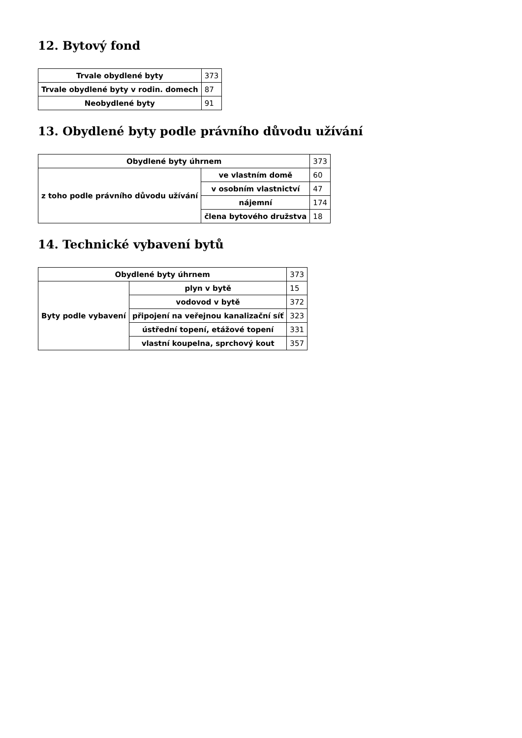12. Bytový fond
| Trvale obydlené byty | 373 |
| Trvale obydlené byty v rodin. domech | 87 |
| Neobydlené byty | 91 |
13. Obydlené byty podle právního důvodu užívání
| Obydlené byty úhrnem | | 373 |
| z toho podle právního důvodu užívání | ve vlastním domě | 60 |
| | v osobním vlastnictví | 47 |
| | nájemní | 174 |
| | člena bytového družstva | 18 |
14. Technické vybavení bytů
| Obydlené byty úhrnem | | 373 |
| Byty podle vybavení | plyn v bytě | 15 |
| | vodovod v bytě | 372 |
| | připojení na veřejnou kanalizační síť | 323 |
| | ústřední topení, etážové topení | 331 |
| | vlastní koupelna, sprchový kout | 357 |